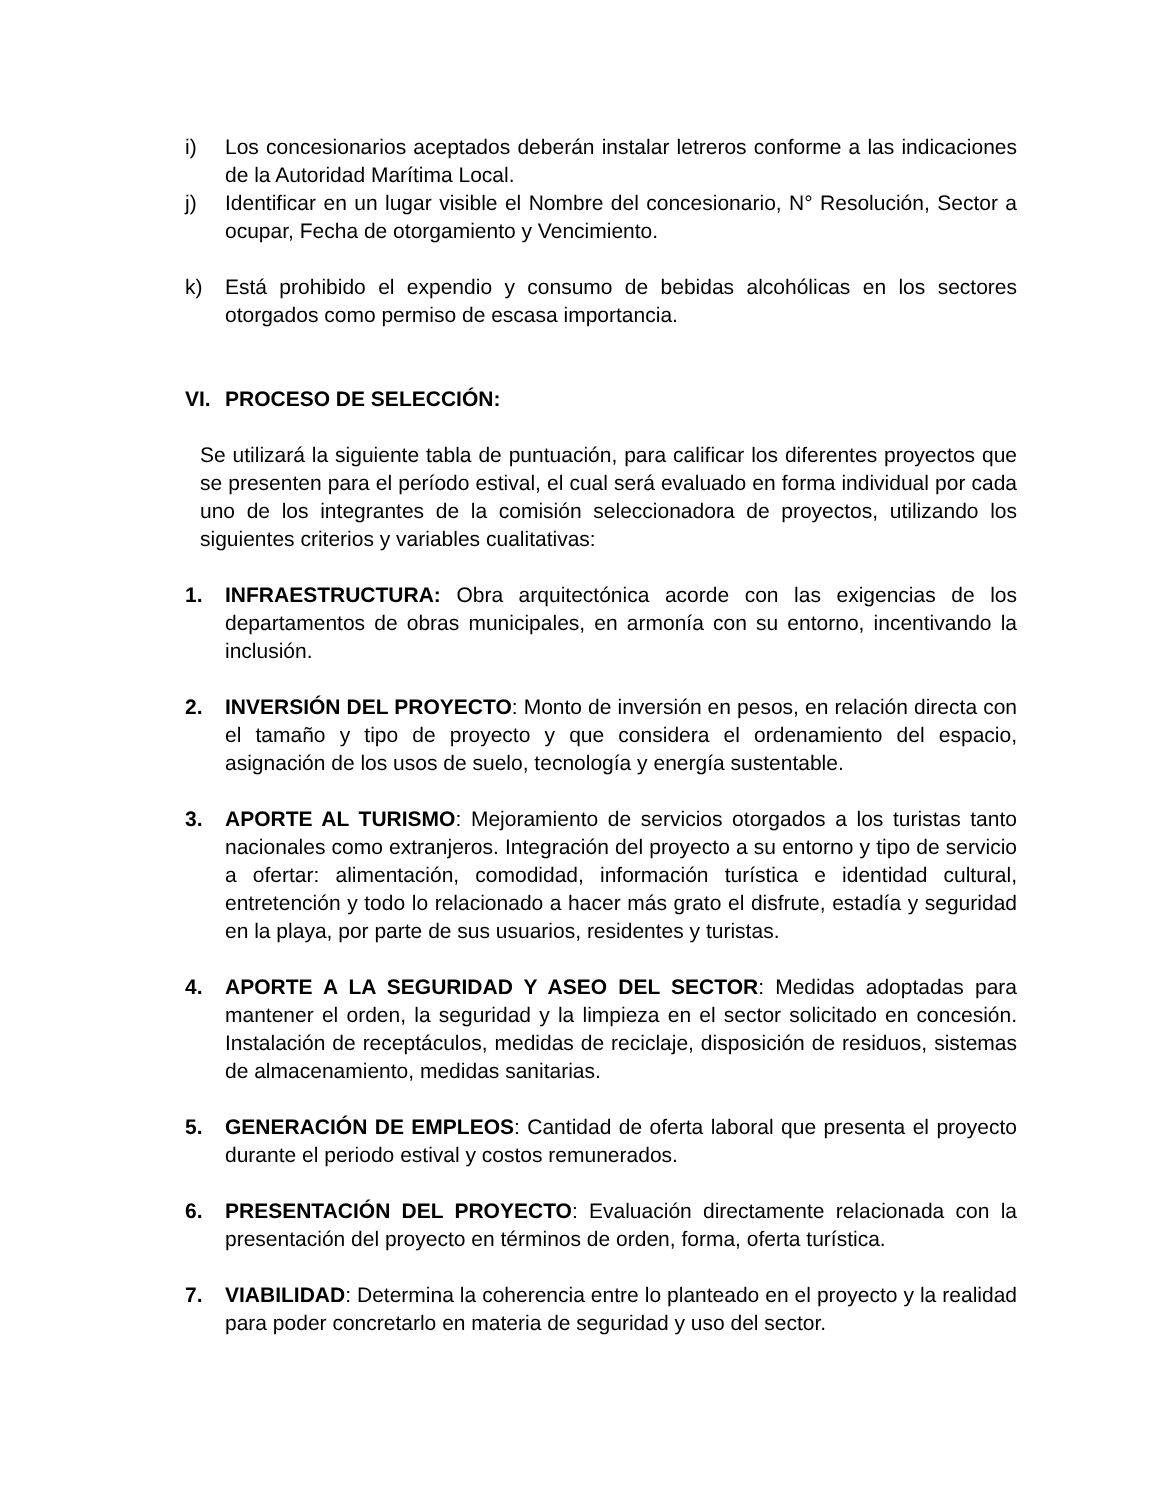i) Los concesionarios aceptados deberán instalar letreros conforme a las indicaciones de la Autoridad Marítima Local.
j) Identificar en un lugar visible el Nombre del concesionario, N° Resolución, Sector a ocupar, Fecha de otorgamiento y Vencimiento.
k) Está prohibido el expendio y consumo de bebidas alcohólicas en los sectores otorgados como permiso de escasa importancia.
VI. PROCESO DE SELECCIÓN:
Se utilizará la siguiente tabla de puntuación, para calificar los diferentes proyectos que se presenten para el período estival, el cual será evaluado en forma individual por cada uno de los integrantes de la comisión seleccionadora de proyectos, utilizando los siguientes criterios y variables cualitativas:
1. INFRAESTRUCTURA: Obra arquitectónica acorde con las exigencias de los departamentos de obras municipales, en armonía con su entorno, incentivando la inclusión.
2. INVERSIÓN DEL PROYECTO: Monto de inversión en pesos, en relación directa con el tamaño y tipo de proyecto y que considera el ordenamiento del espacio, asignación de los usos de suelo, tecnología y energía sustentable.
3. APORTE AL TURISMO: Mejoramiento de servicios otorgados a los turistas tanto nacionales como extranjeros. Integración del proyecto a su entorno y tipo de servicio a ofertar: alimentación, comodidad, información turística e identidad cultural, entretención y todo lo relacionado a hacer más grato el disfrute, estadía y seguridad en la playa, por parte de sus usuarios, residentes y turistas.
4. APORTE A LA SEGURIDAD Y ASEO DEL SECTOR: Medidas adoptadas para mantener el orden, la seguridad y la limpieza en el sector solicitado en concesión. Instalación de receptáculos, medidas de reciclaje, disposición de residuos, sistemas de almacenamiento, medidas sanitarias.
5. GENERACIÓN DE EMPLEOS: Cantidad de oferta laboral que presenta el proyecto durante el periodo estival y costos remunerados.
6. PRESENTACIÓN DEL PROYECTO: Evaluación directamente relacionada con la presentación del proyecto en términos de orden, forma, oferta turística.
7. VIABILIDAD: Determina la coherencia entre lo planteado en el proyecto y la realidad para poder concretarlo en materia de seguridad y uso del sector.